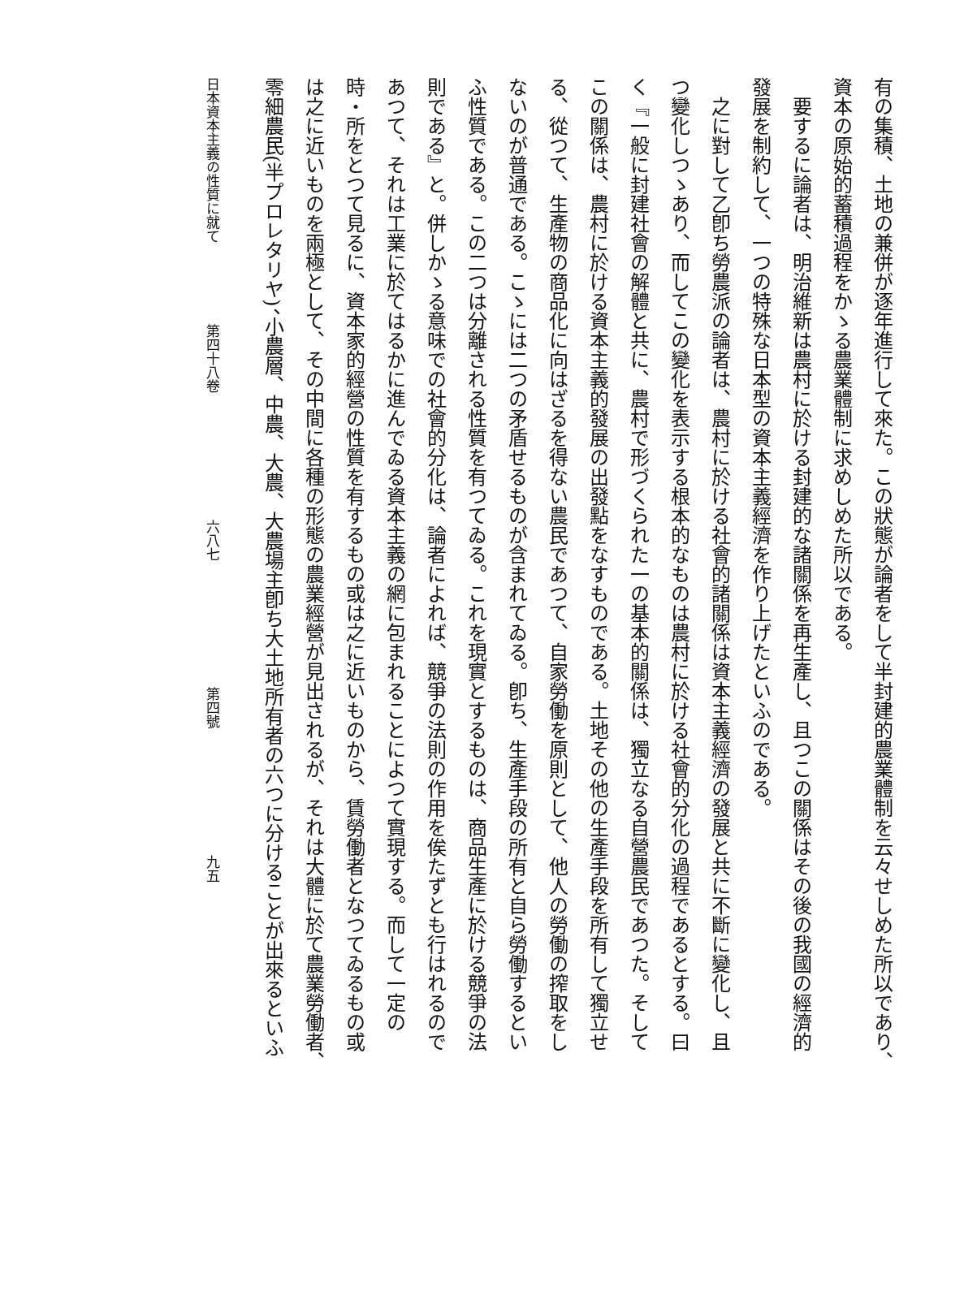有の集積、土地の兼併が逐年進行して來た。この狀態が論者をして半封建的農業體制を云々せしめた所以であり、
資本の原始的蓄積過程をかゝる農業體制に求めしめた所以である。
　要するに論者は、明治維新は農村に於ける封建的な諸關係を再生產し、且つこの關係はその後の我國の經濟的
發展を制約して、一つの特殊な日本型の資本主義經濟を作り上げたといふのである。
　之に對して乙卽ち勞農派の論者は、農村に於ける社會的諸關係は資本主義經濟の發展と共に不斷に變化し、且
つ變化しつゝあり、而してこの變化を表示する根本的なものは農村に於ける社會的分化の過程であるとする。曰
く『一般に封建社會の解體と共に、農村で形づくられた一の基本的關係は、獨立なる自營農民であつた。そして
この關係は、農村に於ける資本主義的發展の出發點をなすものである。土地その他の生產手段を所有して獨立せ
る、從つて、生產物の商品化に向はざるを得ない農民であつて、自家勞働を原則として、他人の勞働の搾取をし
ないのが普通である。こゝには二つの矛盾せるものが含まれてゐる。卽ち、生產手段の所有と自ら勞働するとい
ふ性質である。この二つは分離される性質を有つてゐる。これを現實とするものは、商品生產に於ける競爭の法
則である』と。併しかゝる意味での社會的分化は、論者によれば、競爭の法則の作用を俟たずとも行はれるので
あつて、それは工業に於てはるかに進んでゐる資本主義の網に包まれることによつて實現する。而して一定の
時・所をとつて見るに、資本家的經營の性質を有するもの或は之に近いものから、賃勞働者となつてゐるもの或
は之に近いものを兩極として、その中間に各種の形態の農業經營が見出されるが、それは大體に於て農業勞働者、
零細農民(半プロレタリヤ)、小農層、中農、大農、大農場主卽ち大土地所有者の六つに分けることが出來るといふ
日本資本主義の性質に就て 第四十八卷 六八七 第四號 九五